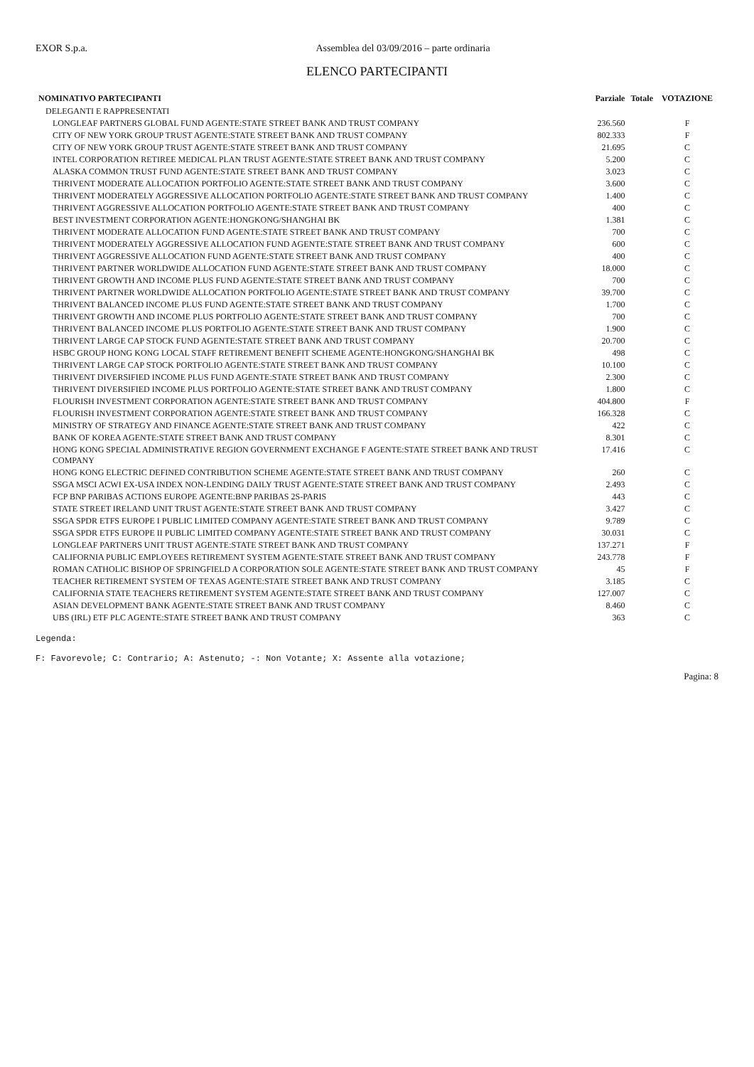EXOR S.p.a. Assemblea del 03/09/2016 – parte ordinaria
ELENCO PARTECIPANTI
| NOMINATIVO PARTECIPANTI | Parziale | Totale | VOTAZIONE |
| --- | --- | --- | --- |
| DELEGANTI E RAPPRESENTATI | | | |
| LONGLEAF PARTNERS GLOBAL FUND AGENTE:STATE STREET BANK AND TRUST COMPANY | 236.560 | | F |
| CITY OF NEW YORK GROUP TRUST AGENTE:STATE STREET BANK AND TRUST COMPANY | 802.333 | | F |
| CITY OF NEW YORK GROUP TRUST AGENTE:STATE STREET BANK AND TRUST COMPANY | 21.695 | | C |
| INTEL CORPORATION RETIREE MEDICAL PLAN TRUST AGENTE:STATE STREET BANK AND TRUST COMPANY | 5.200 | | C |
| ALASKA COMMON TRUST FUND AGENTE:STATE STREET BANK AND TRUST COMPANY | 3.023 | | C |
| THRIVENT MODERATE ALLOCATION PORTFOLIO AGENTE:STATE STREET BANK AND TRUST COMPANY | 3.600 | | C |
| THRIVENT MODERATELY AGGRESSIVE ALLOCATION PORTFOLIO AGENTE:STATE STREET BANK AND TRUST COMPANY | 1.400 | | C |
| THRIVENT AGGRESSIVE ALLOCATION PORTFOLIO AGENTE:STATE STREET BANK AND TRUST COMPANY | 400 | | C |
| BEST INVESTMENT CORPORATION AGENTE:HONGKONG/SHANGHAI BK | 1.381 | | C |
| THRIVENT MODERATE ALLOCATION FUND AGENTE:STATE STREET BANK AND TRUST COMPANY | 700 | | C |
| THRIVENT MODERATELY AGGRESSIVE ALLOCATION FUND AGENTE:STATE STREET BANK AND TRUST COMPANY | 600 | | C |
| THRIVENT AGGRESSIVE ALLOCATION FUND AGENTE:STATE STREET BANK AND TRUST COMPANY | 400 | | C |
| THRIVENT PARTNER WORLDWIDE ALLOCATION FUND AGENTE:STATE STREET BANK AND TRUST COMPANY | 18.000 | | C |
| THRIVENT GROWTH AND INCOME PLUS FUND AGENTE:STATE STREET BANK AND TRUST COMPANY | 700 | | C |
| THRIVENT PARTNER WORLDWIDE ALLOCATION PORTFOLIO AGENTE:STATE STREET BANK AND TRUST COMPANY | 39.700 | | C |
| THRIVENT BALANCED INCOME PLUS FUND AGENTE:STATE STREET BANK AND TRUST COMPANY | 1.700 | | C |
| THRIVENT GROWTH AND INCOME PLUS PORTFOLIO AGENTE:STATE STREET BANK AND TRUST COMPANY | 700 | | C |
| THRIVENT BALANCED INCOME PLUS PORTFOLIO AGENTE:STATE STREET BANK AND TRUST COMPANY | 1.900 | | C |
| THRIVENT LARGE CAP STOCK FUND AGENTE:STATE STREET BANK AND TRUST COMPANY | 20.700 | | C |
| HSBC GROUP HONG KONG LOCAL STAFF RETIREMENT BENEFIT SCHEME AGENTE:HONGKONG/SHANGHAI BK | 498 | | C |
| THRIVENT LARGE CAP STOCK PORTFOLIO AGENTE:STATE STREET BANK AND TRUST COMPANY | 10.100 | | C |
| THRIVENT DIVERSIFIED INCOME PLUS FUND AGENTE:STATE STREET BANK AND TRUST COMPANY | 2.300 | | C |
| THRIVENT DIVERSIFIED INCOME PLUS PORTFOLIO AGENTE:STATE STREET BANK AND TRUST COMPANY | 1.800 | | C |
| FLOURISH INVESTMENT CORPORATION AGENTE:STATE STREET BANK AND TRUST COMPANY | 404.800 | | F |
| FLOURISH INVESTMENT CORPORATION AGENTE:STATE STREET BANK AND TRUST COMPANY | 166.328 | | C |
| MINISTRY OF STRATEGY AND FINANCE AGENTE:STATE STREET BANK AND TRUST COMPANY | 422 | | C |
| BANK OF KOREA AGENTE:STATE STREET BANK AND TRUST COMPANY | 8.301 | | C |
| HONG KONG SPECIAL ADMINISTRATIVE REGION GOVERNMENT EXCHANGE F AGENTE:STATE STREET BANK AND TRUST COMPANY | 17.416 | | C |
| HONG KONG ELECTRIC DEFINED CONTRIBUTION SCHEME AGENTE:STATE STREET BANK AND TRUST COMPANY | 260 | | C |
| SSGA MSCI ACWI EX-USA INDEX NON-LENDING DAILY TRUST AGENTE:STATE STREET BANK AND TRUST COMPANY | 2.493 | | C |
| FCP BNP PARIBAS ACTIONS EUROPE AGENTE:BNP PARIBAS 2S-PARIS | 443 | | C |
| STATE STREET IRELAND UNIT TRUST AGENTE:STATE STREET BANK AND TRUST COMPANY | 3.427 | | C |
| SSGA SPDR ETFS EUROPE I PUBLIC LIMITED COMPANY AGENTE:STATE STREET BANK AND TRUST COMPANY | 9.789 | | C |
| SSGA SPDR ETFS EUROPE II PUBLIC LIMITED COMPANY AGENTE:STATE STREET BANK AND TRUST COMPANY | 30.031 | | C |
| LONGLEAF PARTNERS UNIT TRUST AGENTE:STATE STREET BANK AND TRUST COMPANY | 137.271 | | F |
| CALIFORNIA PUBLIC EMPLOYEES RETIREMENT SYSTEM AGENTE:STATE STREET BANK AND TRUST COMPANY | 243.778 | | F |
| ROMAN CATHOLIC BISHOP OF SPRINGFIELD A CORPORATION SOLE AGENTE:STATE STREET BANK AND TRUST COMPANY | 45 | | F |
| TEACHER RETIREMENT SYSTEM OF TEXAS AGENTE:STATE STREET BANK AND TRUST COMPANY | 3.185 | | C |
| CALIFORNIA STATE TEACHERS RETIREMENT SYSTEM AGENTE:STATE STREET BANK AND TRUST COMPANY | 127.007 | | C |
| ASIAN DEVELOPMENT BANK AGENTE:STATE STREET BANK AND TRUST COMPANY | 8.460 | | C |
| UBS (IRL) ETF PLC AGENTE:STATE STREET BANK AND TRUST COMPANY | 363 | | C |
Legenda:
F: Favorevole; C: Contrario; A: Astenuto; -: Non Votante; X: Assente alla votazione;
Pagina: 8